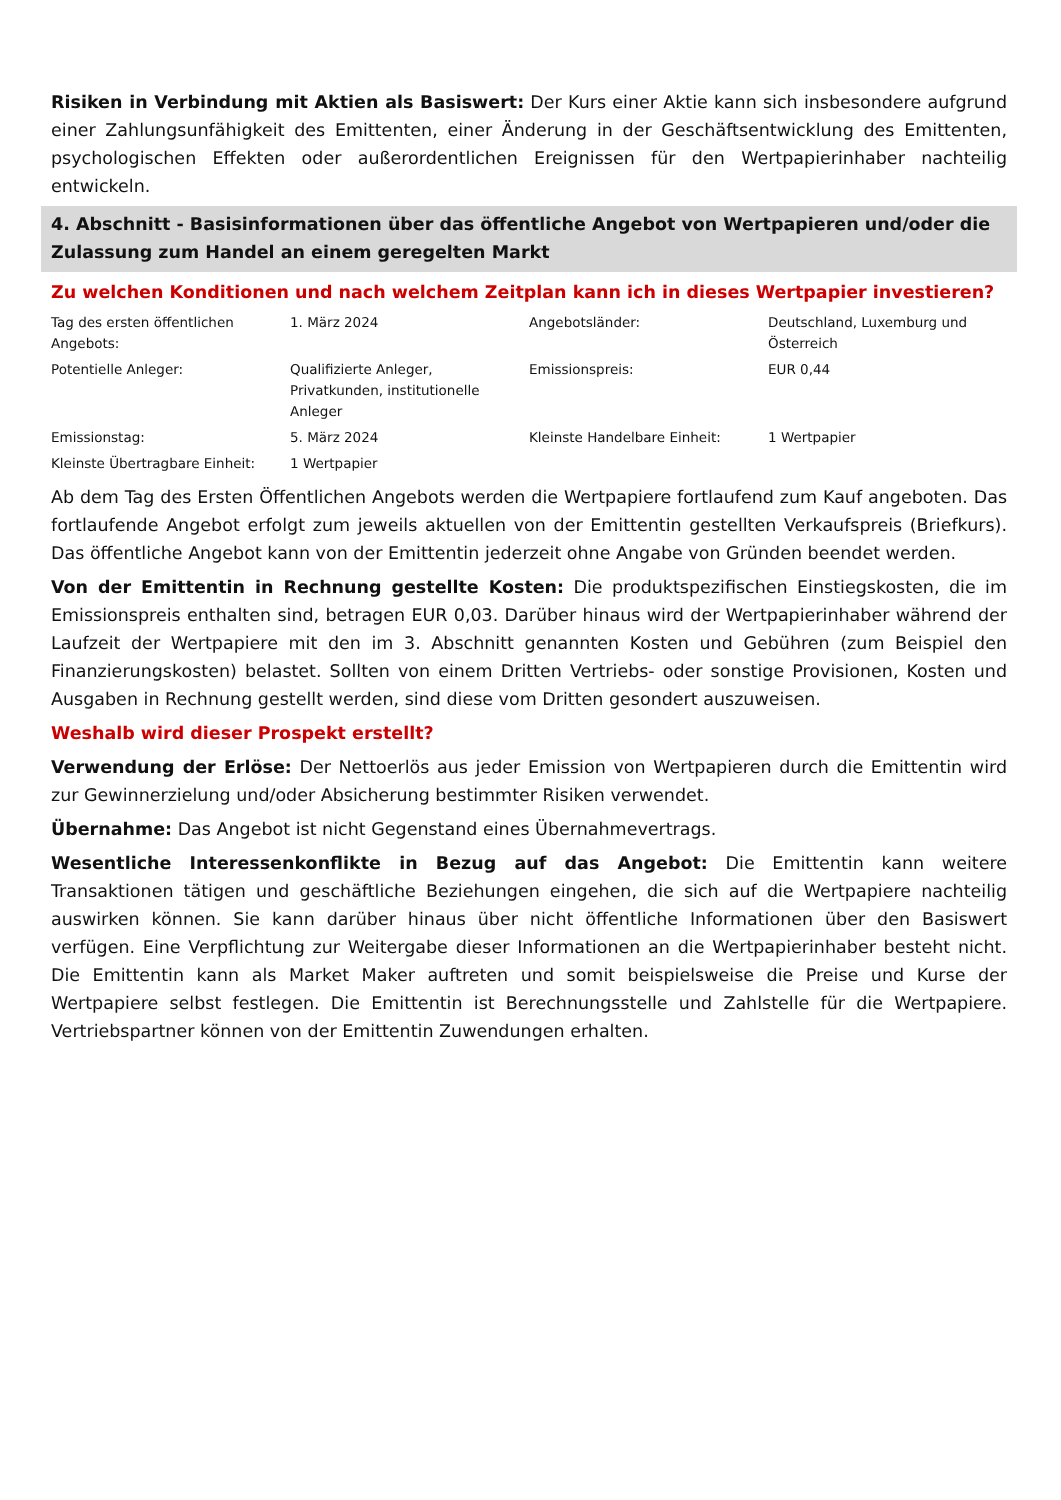Risiken in Verbindung mit Aktien als Basiswert: Der Kurs einer Aktie kann sich insbesondere aufgrund einer Zahlungsunfähigkeit des Emittenten, einer Änderung in der Geschäftsentwicklung des Emittenten, psychologischen Effekten oder außerordentlichen Ereignissen für den Wertpapierinhaber nachteilig entwickeln.
4. Abschnitt - Basisinformationen über das öffentliche Angebot von Wertpapieren und/oder die Zulassung zum Handel an einem geregelten Markt
Zu welchen Konditionen und nach welchem Zeitplan kann ich in dieses Wertpapier investieren?
| Tag des ersten öffentlichen Angebots: | 1. März 2024 | Angebotsländer: | Deutschland, Luxemburg und Österreich |
| Potentielle Anleger: | Qualifizierte Anleger, Privatkunden, institutionelle Anleger | Emissionspreis: | EUR 0,44 |
| Emissionstag: | 5. März 2024 | Kleinste Handelbare Einheit: | 1 Wertpapier |
| Kleinste Übertragbare Einheit: | 1 Wertpapier | | |
Ab dem Tag des Ersten Öffentlichen Angebots werden die Wertpapiere fortlaufend zum Kauf angeboten. Das fortlaufende Angebot erfolgt zum jeweils aktuellen von der Emittentin gestellten Verkaufspreis (Briefkurs). Das öffentliche Angebot kann von der Emittentin jederzeit ohne Angabe von Gründen beendet werden.
Von der Emittentin in Rechnung gestellte Kosten: Die produktspezifischen Einstiegskosten, die im Emissionspreis enthalten sind, betragen EUR 0,03. Darüber hinaus wird der Wertpapierinhaber während der Laufzeit der Wertpapiere mit den im 3. Abschnitt genannten Kosten und Gebühren (zum Beispiel den Finanzierungskosten) belastet. Sollten von einem Dritten Vertriebs- oder sonstige Provisionen, Kosten und Ausgaben in Rechnung gestellt werden, sind diese vom Dritten gesondert auszuweisen.
Weshalb wird dieser Prospekt erstellt?
Verwendung der Erlöse: Der Nettoerlös aus jeder Emission von Wertpapieren durch die Emittentin wird zur Gewinnerzielung und/oder Absicherung bestimmter Risiken verwendet.
Übernahme: Das Angebot ist nicht Gegenstand eines Übernahmevertrags.
Wesentliche Interessenkonflikte in Bezug auf das Angebot: Die Emittentin kann weitere Transaktionen tätigen und geschäftliche Beziehungen eingehen, die sich auf die Wertpapiere nachteilig auswirken können. Sie kann darüber hinaus über nicht öffentliche Informationen über den Basiswert verfügen. Eine Verpflichtung zur Weitergabe dieser Informationen an die Wertpapierinhaber besteht nicht. Die Emittentin kann als Market Maker auftreten und somit beispielsweise die Preise und Kurse der Wertpapiere selbst festlegen. Die Emittentin ist Berechnungsstelle und Zahlstelle für die Wertpapiere. Vertriebspartner können von der Emittentin Zuwendungen erhalten.